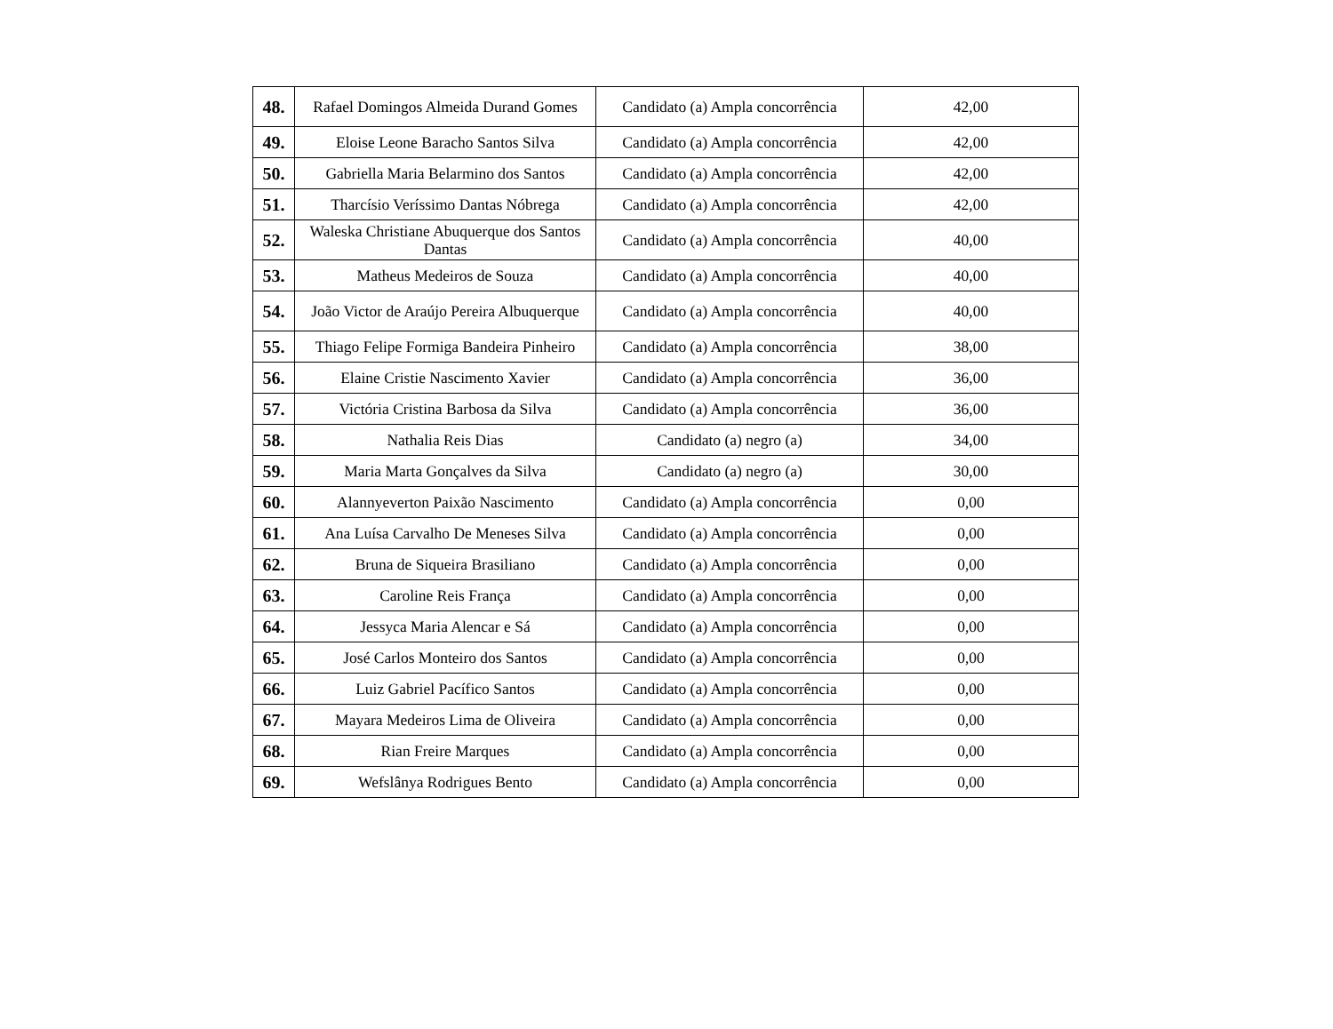| 48. | Rafael Domingos Almeida Durand Gomes | Candidato (a) Ampla concorrência | 42,00 |
| 49. | Eloise Leone Baracho Santos Silva | Candidato (a) Ampla concorrência | 42,00 |
| 50. | Gabriella Maria Belarmino dos Santos | Candidato (a) Ampla concorrência | 42,00 |
| 51. | Tharcísio Veríssimo Dantas Nóbrega | Candidato (a) Ampla concorrência | 42,00 |
| 52. | Waleska Christiane Abuquerque dos Santos Dantas | Candidato (a) Ampla concorrência | 40,00 |
| 53. | Matheus Medeiros de Souza | Candidato (a) Ampla concorrência | 40,00 |
| 54. | João Victor de Araújo Pereira Albuquerque | Candidato (a) Ampla concorrência | 40,00 |
| 55. | Thiago Felipe Formiga Bandeira Pinheiro | Candidato (a) Ampla concorrência | 38,00 |
| 56. | Elaine Cristie Nascimento Xavier | Candidato (a) Ampla concorrência | 36,00 |
| 57. | Victória Cristina Barbosa da Silva | Candidato (a) Ampla concorrência | 36,00 |
| 58. | Nathalia Reis Dias | Candidato (a) negro (a) | 34,00 |
| 59. | Maria Marta Gonçalves da Silva | Candidato (a) negro (a) | 30,00 |
| 60. | Alannyeverton Paixão Nascimento | Candidato (a) Ampla concorrência | 0,00 |
| 61. | Ana Luísa Carvalho De Meneses Silva | Candidato (a) Ampla concorrência | 0,00 |
| 62. | Bruna de Siqueira Brasiliano | Candidato (a) Ampla concorrência | 0,00 |
| 63. | Caroline Reis França | Candidato (a) Ampla concorrência | 0,00 |
| 64. | Jessyca Maria Alencar e Sá | Candidato (a) Ampla concorrência | 0,00 |
| 65. | José Carlos Monteiro dos Santos | Candidato (a) Ampla concorrência | 0,00 |
| 66. | Luiz Gabriel Pacífico Santos | Candidato (a) Ampla concorrência | 0,00 |
| 67. | Mayara Medeiros Lima de Oliveira | Candidato (a) Ampla concorrência | 0,00 |
| 68. | Rian Freire Marques | Candidato (a) Ampla concorrência | 0,00 |
| 69. | Wefslânya Rodrigues Bento | Candidato (a) Ampla concorrência | 0,00 |